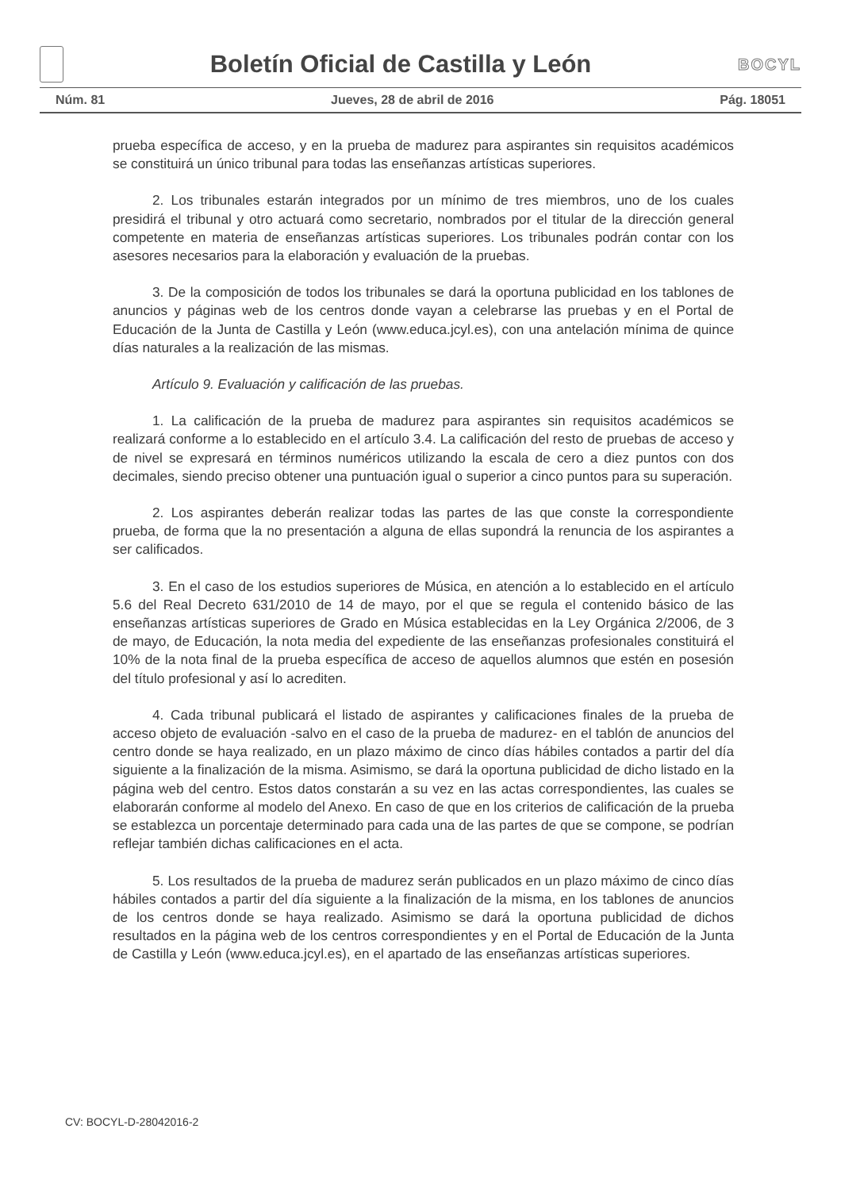Boletín Oficial de Castilla y León
BOCYL
Núm. 81 Jueves, 28 de abril de 2016 Pág. 18051
prueba específica de acceso, y en la prueba de madurez para aspirantes sin requisitos académicos se constituirá un único tribunal para todas las enseñanzas artísticas superiores.
2. Los tribunales estarán integrados por un mínimo de tres miembros, uno de los cuales presidirá el tribunal y otro actuará como secretario, nombrados por el titular de la dirección general competente en materia de enseñanzas artísticas superiores. Los tribunales podrán contar con los asesores necesarios para la elaboración y evaluación de la pruebas.
3. De la composición de todos los tribunales se dará la oportuna publicidad en los tablones de anuncios y páginas web de los centros donde vayan a celebrarse las pruebas y en el Portal de Educación de la Junta de Castilla y León (www.educa.jcyl.es), con una antelación mínima de quince días naturales a la realización de las mismas.
Artículo 9. Evaluación y calificación de las pruebas.
1. La calificación de la prueba de madurez para aspirantes sin requisitos académicos se realizará conforme a lo establecido en el artículo 3.4. La calificación del resto de pruebas de acceso y de nivel se expresará en términos numéricos utilizando la escala de cero a diez puntos con dos decimales, siendo preciso obtener una puntuación igual o superior a cinco puntos para su superación.
2. Los aspirantes deberán realizar todas las partes de las que conste la correspondiente prueba, de forma que la no presentación a alguna de ellas supondrá la renuncia de los aspirantes a ser calificados.
3. En el caso de los estudios superiores de Música, en atención a lo establecido en el artículo 5.6 del Real Decreto 631/2010 de 14 de mayo, por el que se regula el contenido básico de las enseñanzas artísticas superiores de Grado en Música establecidas en la Ley Orgánica 2/2006, de 3 de mayo, de Educación, la nota media del expediente de las enseñanzas profesionales constituirá el 10% de la nota final de la prueba específica de acceso de aquellos alumnos que estén en posesión del título profesional y así lo acrediten.
4. Cada tribunal publicará el listado de aspirantes y calificaciones finales de la prueba de acceso objeto de evaluación -salvo en el caso de la prueba de madurez- en el tablón de anuncios del centro donde se haya realizado, en un plazo máximo de cinco días hábiles contados a partir del día siguiente a la finalización de la misma. Asimismo, se dará la oportuna publicidad de dicho listado en la página web del centro. Estos datos constarán a su vez en las actas correspondientes, las cuales se elaborarán conforme al modelo del Anexo. En caso de que en los criterios de calificación de la prueba se establezca un porcentaje determinado para cada una de las partes de que se compone, se podrían reflejar también dichas calificaciones en el acta.
5. Los resultados de la prueba de madurez serán publicados en un plazo máximo de cinco días hábiles contados a partir del día siguiente a la finalización de la misma, en los tablones de anuncios de los centros donde se haya realizado. Asimismo se dará la oportuna publicidad de dichos resultados en la página web de los centros correspondientes y en el Portal de Educación de la Junta de Castilla y León (www.educa.jcyl.es), en el apartado de las enseñanzas artísticas superiores.
CV: BOCYL-D-28042016-2